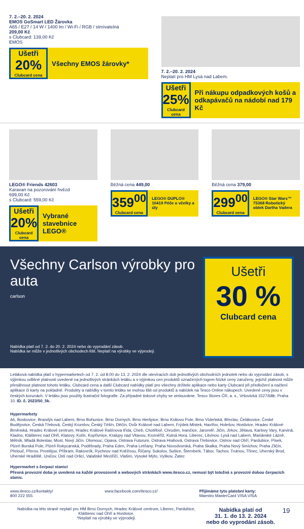7. 2.–20. 2. 2024
EMOS GoSmart LED Žárovka
A65 / E27 / 14 W / 1400 lm / Wi-Fi / RGB / stmívatelná
209,00 Kč
s Clubcard: 139,00 Kč
EMOS
Ušetři
20%
Clubcard cena
Všechny EMOS žárovky*
7. 2.–20. 2. 2024
Neplatí pro HM Lysá nad Labem.
Ušetři
25%
Clubcard cena
Při nákupu odpadkových košů a odkapávačů na nádobí nad 179 Kč
LEGO® Friends 42603
Karavan na pozorování hvězd
699,00 Kč
s Clubcard: 559,00 Kč
Ušetři
20%
Clubcard cena
Vybrané stavebnice LEGO®
Běžná cena 449,00
359<sup>00</sup>
Clubcard cena
LEGO® DUPLO® 10419 Péče o včelky a úly
Běžná cena 379,00
299<sup>00</sup>
Clubcard cena
LEGO® Star Wars™ 75368 Robotický oblek Dartha Vadera
Všechny Carlson výrobky pro auta
carlson
Nabídka platí od 7. 2. do 20. 2. 2024 nebo do vyprodání zásob.
Nabídka se může v jednotlivých obchodech lišit. Neplatí na výrobky ve výprodeji.
Ušetři
30 %
Clubcard cena
Letáková nabídka platí v hypermarketech od 7. 2. od 8:00 do 13. 2. 2024 dle otevíracích dob jednotlivých obchodních jednotek nebo do vyprodání zásob, s výjimkou odlišné platnosti uvedené na jednotlivých stránkách letáku a s výjimkou cen produktů označených logem Nízké ceny zaručeny, jejichž platnost může přesáhnout platnost tohoto letáku. Clubcard cena a další Clubcard nabídky platí pro všechny držitele aplikace nebo karty Clubcard při předložení a načtení aplikace či karty na pokladně. Produkty a nabídky v tomto letáku se mohou lišit od produktů a nabídek na Tesco Online nákupech. Uvedené ceny jsou v českých korunách. V letáku jsou použity ilustrační fotografie. Za případné tiskové chyby se omlouváme. Tesco Stores ČR, a. s., Vršovická 1527/68b, Praha 10. ID. č. 2023/50_5k.
Hypermarkety
Aš, Boskovice, Brandýs nad Labem, Brno Bohunice, Brno Dornych, Brno Heršpice, Brno Královo Pole, Brno Vídeňská, Břeclav, Čelákovice, České Budějovice, Česká Třebová, Český Krumlov, Český Těšín, Děčín, Dvůr Králové nad Labem, Frýdek-Místek, Havířov, Holešov, Hostivice, Hradec Králové Brněnská, Hradec Králové centrum, Hradec Králové Rašínova třída, Cheb, Chotěboř, Chrudim, Ivančice, Jaroměř, Jičín, Jirkov, Jihlava, Karlovy Vary, Karviná, Kladno, Klášterec nad Ohří, Klatovy, Kolín, Kopřivnice, Kralupy nad Vltavou, Kroměříž, Kutná Hora, Liberec, Litvínov, Lysá nad Labem, Mariánské Lázně, Mělník, Mladá Boleslav, Most, Nový Jičín, Olomouc, Opava, Ostrava Futurum, Ostrava Hrabová, Ostrava Třebovice, Ostrov nad Ohří, Pardubice, Písek, Plzeň Borská Pole, Plzeň Rokycanská, Poděbrady, Praha Eden, Praha Letňany, Praha Novodvorská, Praha Skalka, Praha Nový Smíchov, Praha Zličín, Přelouč, Přerov, Prostějov, Příbram, Rakovník, Rychnov nad Kněžnou, Říčany, Sokolov, Sušice, Šternberk, Tábor, Tachov, Trutnov, Třinec, Uherský Brod, Uherské Hradiště, Uničov, Ústí nad Orlicí, Valašské Meziříčí, Vlašim, Vysoké Mýto, Vyškov, Žatec
Hypermarket s čerpací stanicí
Přesná provozní doba je uvedená na každé provozovně a webových stránkách www.itesco.cz, nemusí být totožná s provozní dobou čerpacích stanic.
www.itesco.cz/kontakty/
800 222 555
www.facebook.com/itesco.cz/ Přijímáme tyto platební karty:
Maestro MasterCard VISA VISA
Nabídka na této straně neplatí pro HM Brno Dornych, Hradec Králové centrum, Liberec, Pardubice, Klášterec nad Ohří a Hostivice.
*Neplatí na výrobky ve výprodeji.
Nabídka platí od
31. 1. do 13. 2. 2024
nebo do vyprodání zásob.
19